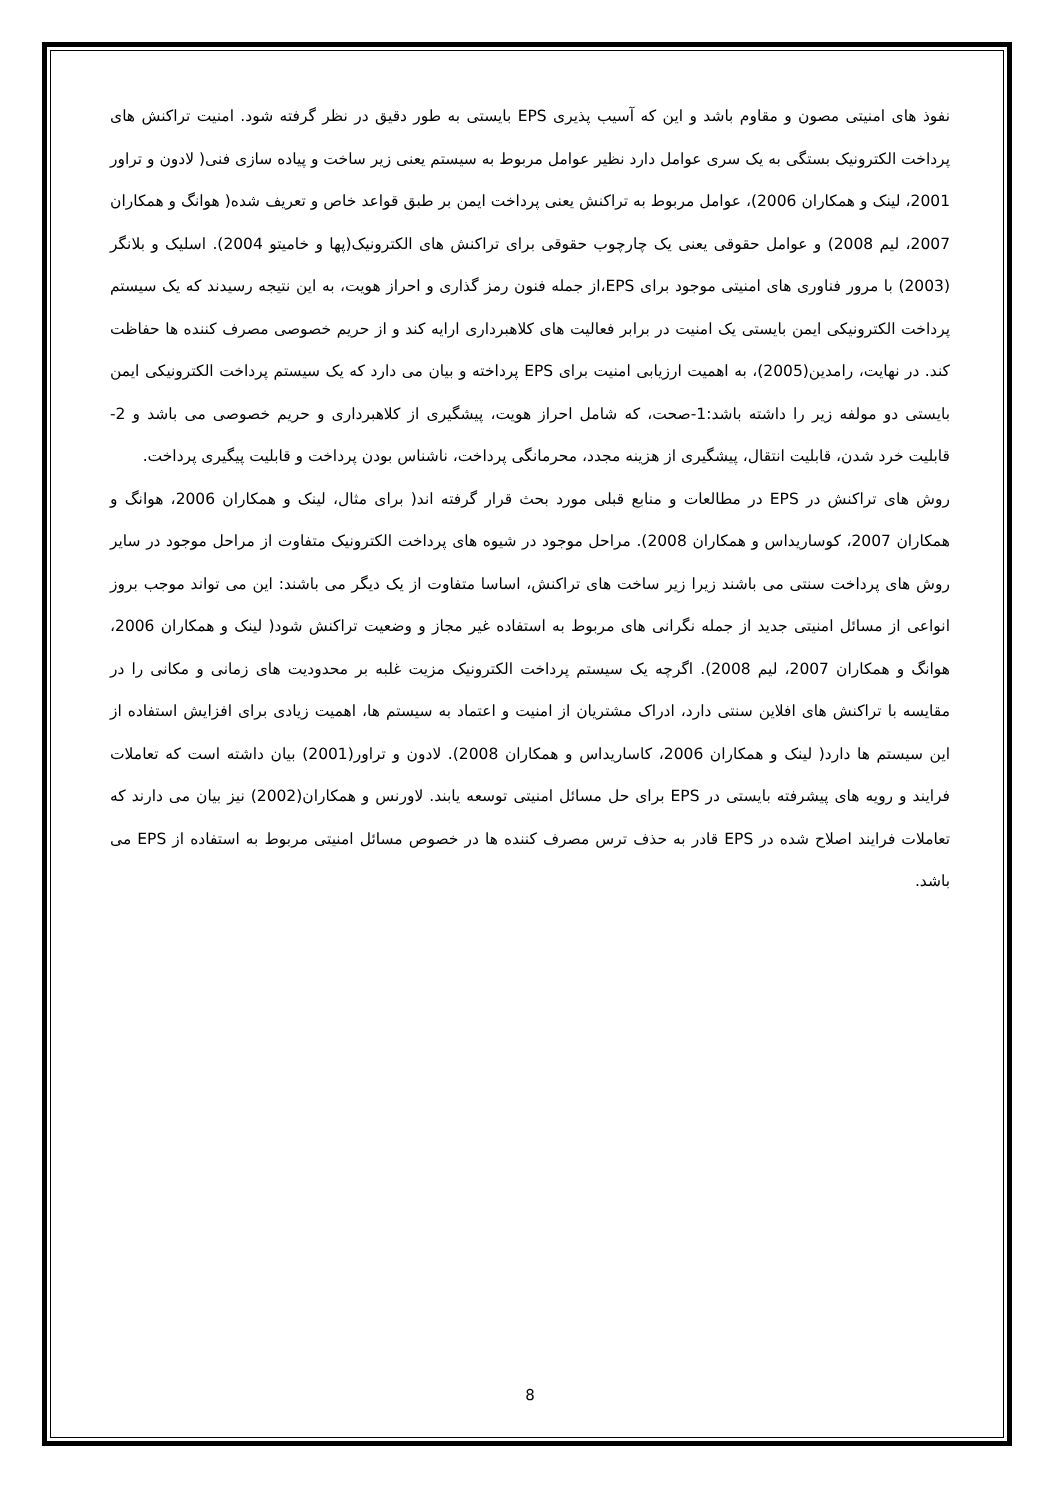نفوذ های امنیتی مصون و مقاوم باشد و این که آسیب پذیری EPS بایستی به طور دقیق در نظر گرفته شود. امنیت تراکنش های پرداخت الکترونیک بستگی به یک سری عوامل دارد نظیر عوامل مربوط به سیستم یعنی زیر ساخت و پیاده سازی فنی( لادون و تراور 2001، لینک و همکاران 2006)، عوامل مربوط به تراکنش یعنی پرداخت ایمن بر طبق قواعد خاص و تعریف شده( هوانگ و همکاران 2007، لیم 2008) و عوامل حقوقی یعنی یک چارچوب حقوقی برای تراکنش های الکترونیک(پها و خامیتو 2004). اسلیک و بلانگر (2003) با مرور فناوری های امنیتی موجود برای EPS،از جمله فنون رمز گذاری و احراز هویت، به این نتیجه رسیدند که یک سیستم پرداخت الکترونیکی ایمن بایستی یک امنیت در برابر فعالیت های کلاهبرداری ارایه کند و از حریم خصوصی مصرف کننده ها حفاظت کند. در نهایت، رامدین(2005)، به اهمیت ارزیابی امنیت برای EPS پرداخته و بیان می دارد که یک سیستم پرداخت الکترونیکی ایمن بایستی دو مولفه زیر را داشته باشد:1-صحت، که شامل احراز هویت، پیشگیری از کلاهبرداری و حریم خصوصی می باشد و 2- قابلیت خرد شدن، قابلیت انتقال، پیشگیری از هزینه مجدد، محرمانگی پرداخت، ناشناس بودن پرداخت و قابلیت پیگیری پرداخت.
روش های تراکنش در EPS در مطالعات و منابع قبلی مورد بحث قرار گرفته اند( برای مثال، لینک و همکاران 2006، هوانگ و همکاران 2007، کوساریداس و همکاران 2008). مراحل موجود در شیوه های پرداخت الکترونیک متفاوت از مراحل موجود در سایر روش های پرداخت سنتی می باشند زیرا زیر ساخت های تراکنش، اساسا متفاوت از یک دیگر می باشند: این می تواند موجب بروز انواعی از مسائل امنیتی جدید از جمله نگرانی های مربوط به استفاده غیر مجاز و وضعیت تراکنش شود( لینک و همکاران 2006، هوانگ و همکاران 2007، لیم 2008). اگرچه یک سیستم پرداخت الکترونیک مزیت غلبه بر محدودیت های زمانی و مکانی را در مقایسه با تراکنش های افلاین سنتی دارد، ادراک مشتریان از امنیت و اعتماد به سیستم ها، اهمیت زیادی برای افزایش استفاده از این سیستم ها دارد( لینک و همکاران 2006، کاساریداس و همکاران 2008). لادون و تراور(2001) بیان داشته است که تعاملات فرایند و رویه های پیشرفته بایستی در EPS برای حل مسائل امنیتی توسعه یابند. لاورنس و همکاران(2002) نیز بیان می دارند که تعاملات فرایند اصلاح شده در EPS قادر به حذف ترس مصرف کننده ها در خصوص مسائل امنیتی مربوط به استفاده از EPS می باشد.
8